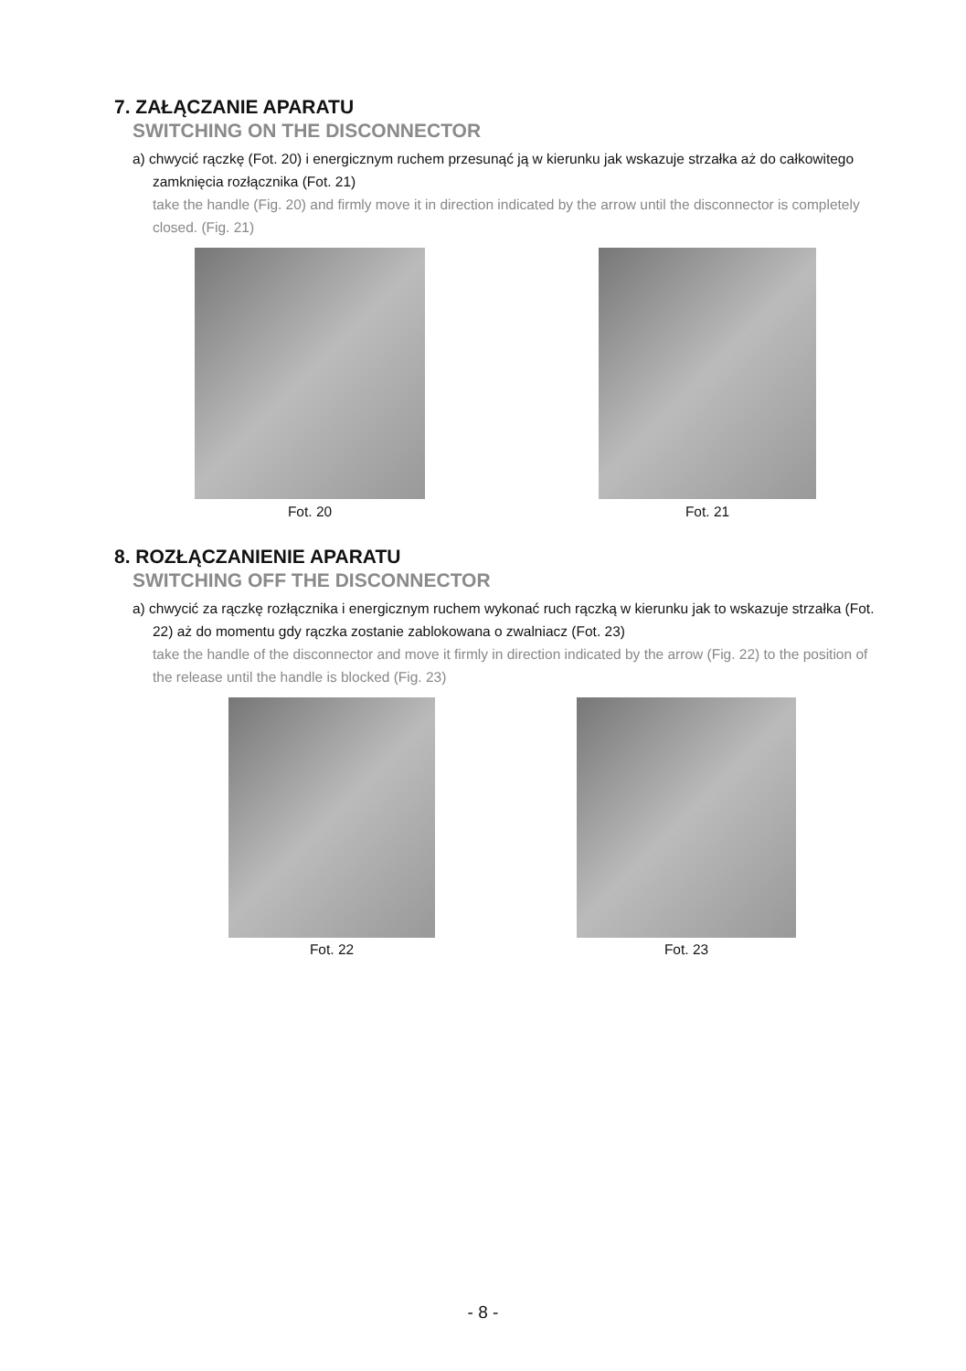7. ZAŁĄCZANIE APARATU
SWITCHING ON THE DISCONNECTOR
a) chwycić rączkę (Fot. 20) i energicznym ruchem przesunąć ją w kierunku jak wskazuje strzałka aż do całkowitego zamknięcia rozłącznika (Fot. 21)
take the handle (Fig. 20) and firmly move it in direction indicated by the arrow until the disconnector is completely closed. (Fig. 21)
Fot. 20 Fot. 21
8. ROZŁĄCZANIENIE APARATU
SWITCHING OFF THE DISCONNECTOR
a) chwycić za rączkę rozłącznika i energicznym ruchem wykonać ruch rączką w kierunku jak to wskazuje strzałka (Fot. 22) aż do momentu gdy rączka zostanie zablokowana o zwalniacz (Fot. 23)
take the handle of the disconnector and move it firmly in direction indicated by the arrow (Fig. 22) to the position of the release until the handle is blocked (Fig. 23)
Fot. 22 Fot. 23
- 8 -